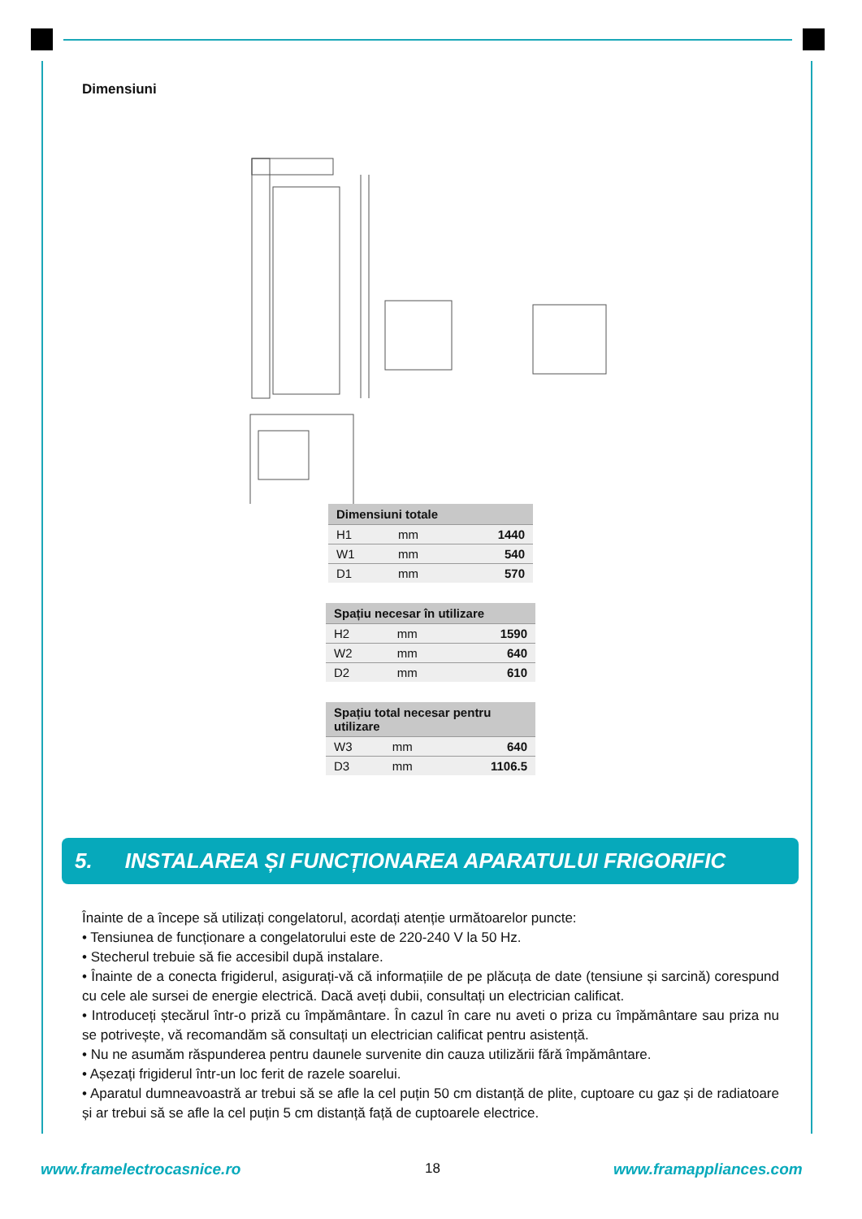Dimensiuni
| Dimensiuni totale | | |
| --- | --- | --- |
| H1 | mm | 1440 |
| W1 | mm | 540 |
| D1 | mm | 570 |
| Spațiu necesar în utilizare | | |
| --- | --- | --- |
| H2 | mm | 1590 |
| W2 | mm | 640 |
| D2 | mm | 610 |
| Spațiu total necesar pentru utilizare | | |
| --- | --- | --- |
| W3 | mm | 640 |
| D3 | mm | 1106.5 |
5. INSTALAREA ȘI FUNCȚIONAREA APARATULUI FRIGORIFIC
Înainte de a începe să utilizați congelatorul, acordați atenție următoarelor puncte:
• Tensiunea de funcționare a congelatorului este de 220-240 V la 50 Hz.
• Stecherul trebuie să fie accesibil după instalare.
• Înainte de a conecta frigiderul, asigurați-vă că informațiile de pe plăcuța de date (tensiune și sarcină) corespund cu cele ale sursei de energie electrică. Dacă aveți dubii, consultați un electrician calificat.
• Introduceți ștecărul într-o priză cu împământare. În cazul în care nu aveti o priza cu împământare sau priza nu se potrivește, vă recomandăm să consultați un electrician calificat pentru asistență.
• Nu ne asumăm răspunderea pentru daunele survenite din cauza utilizării fără împământare.
• Așezați frigiderul într-un loc ferit de razele soarelui.
• Aparatul dumneavoastră ar trebui să se afle la cel puțin 50 cm distanță de plite, cuptoare cu gaz și de radiatoare și ar trebui să se afle la cel puțin 5 cm distanță față de cuptoarele electrice.
www.framelectrocasnice.ro 18 www.framappliances.com